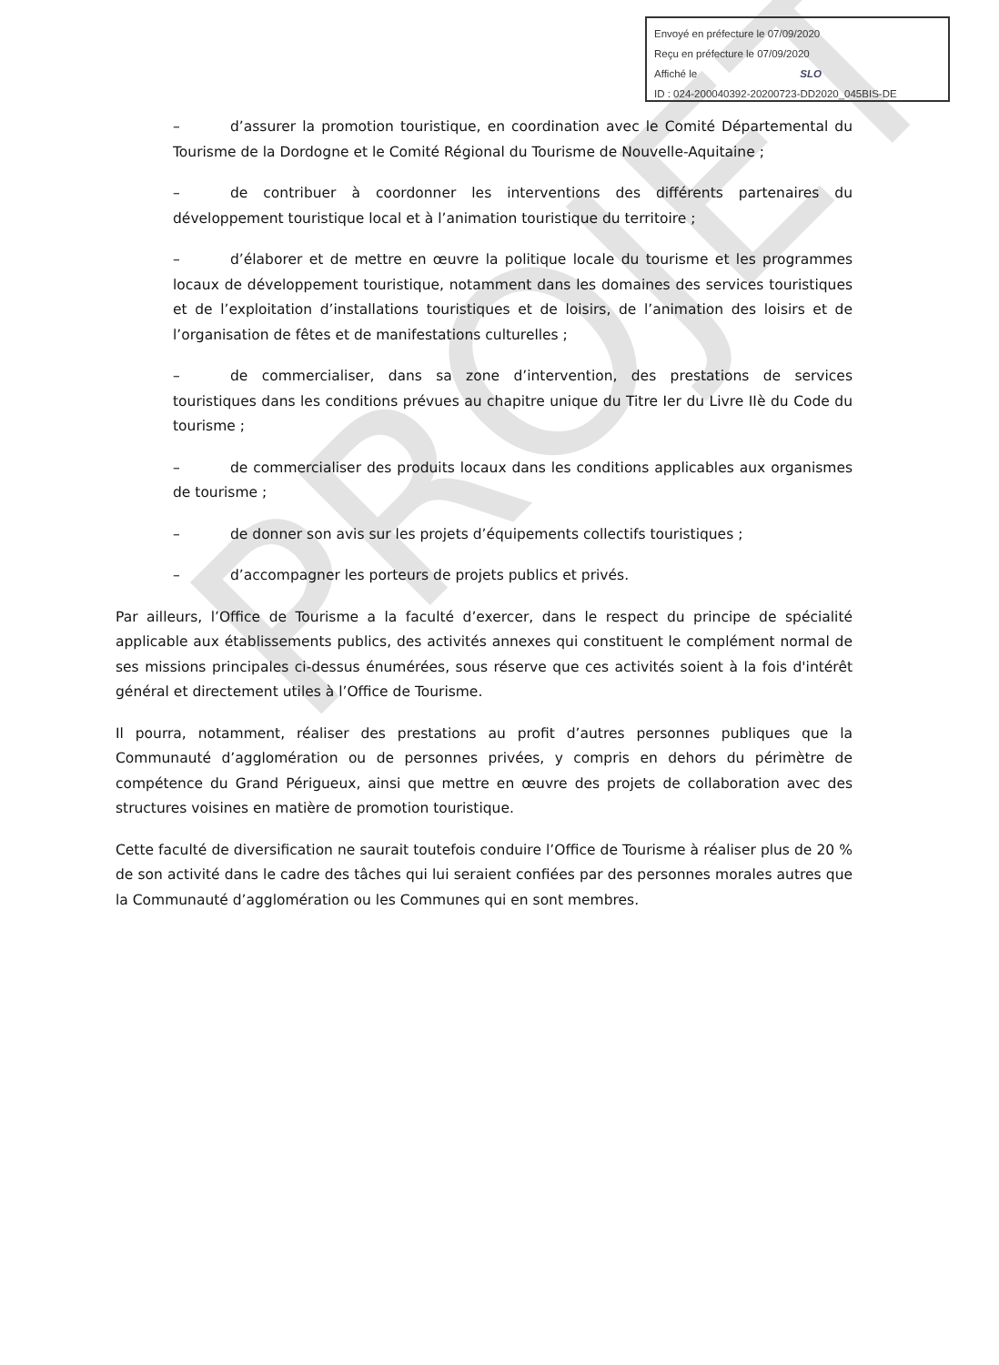PROJET
Envoyé en préfecture le 07/09/2020
Reçu en préfecture le 07/09/2020
Affiché le SLO
ID : 024-200040392-20200723-DD2020_045BIS-DE
– d’assurer la promotion touristique, en coordination avec le Comité Départemental du Tourisme de la Dordogne et le Comité Régional du Tourisme de Nouvelle-Aquitaine ;
– de contribuer à coordonner les interventions des différents partenaires du développement touristique local et à l’animation touristique du territoire ;
– d’élaborer et de mettre en œuvre la politique locale du tourisme et les programmes locaux de développement touristique, notamment dans les domaines des services touristiques et de l’exploitation d’installations touristiques et de loisirs, de l’animation des loisirs et de l’organisation de fêtes et de manifestations culturelles ;
– de commercialiser, dans sa zone d’intervention, des prestations de services touristiques dans les conditions prévues au chapitre unique du Titre Ier du Livre IIè du Code du tourisme ;
– de commercialiser des produits locaux dans les conditions applicables aux organismes de tourisme ;
– de donner son avis sur les projets d’équipements collectifs touristiques ;
– d’accompagner les porteurs de projets publics et privés.
Par ailleurs, l’Office de Tourisme a la faculté d’exercer, dans le respect du principe de spécialité applicable aux établissements publics, des activités annexes qui constituent le complément normal de ses missions principales ci-dessus énumérées, sous réserve que ces activités soient à la fois d'intérêt général et directement utiles à l’Office de Tourisme.
Il pourra, notamment, réaliser des prestations au profit d’autres personnes publiques que la Communauté d’agglomération ou de personnes privées, y compris en dehors du périmètre de compétence du Grand Périgueux, ainsi que mettre en œuvre des projets de collaboration avec des structures voisines en matière de promotion touristique.
Cette faculté de diversification ne saurait toutefois conduire l’Office de Tourisme à réaliser plus de 20 % de son activité dans le cadre des tâches qui lui seraient confiées par des personnes morales autres que la Communauté d’agglomération ou les Communes qui en sont membres.